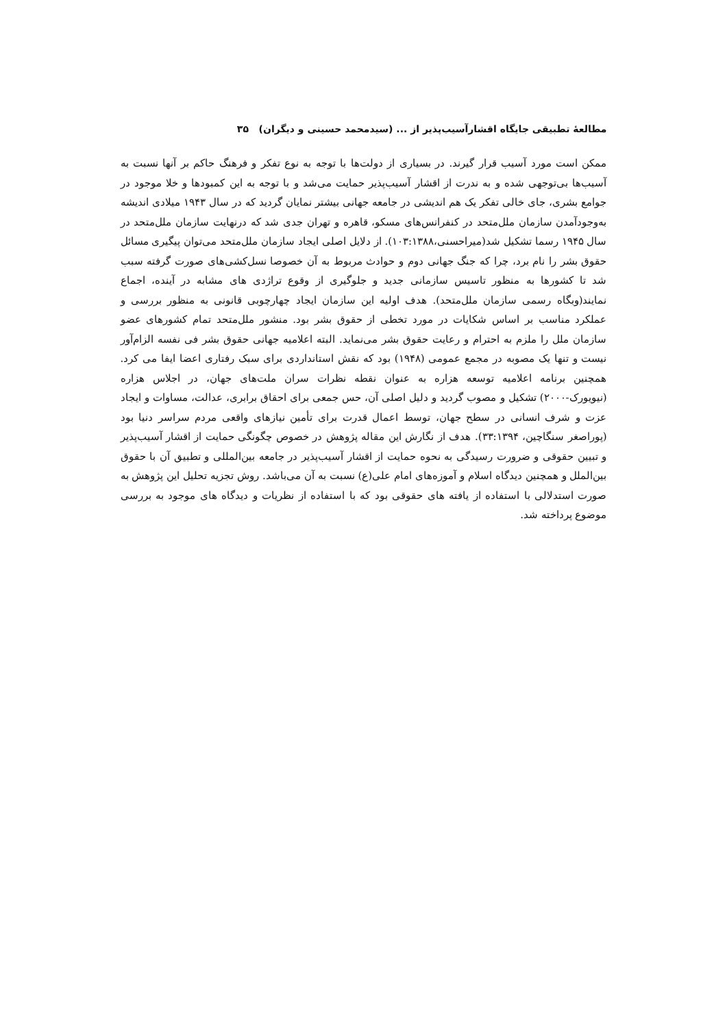مطالعهٔ تطبیقی جایگاه اقشارآسیب‌پذیر از ... (سیدمحمد حسینی و دیگران) ۳۵
ممکن است مورد آسیب قرار گیرند. در بسیاری از دولت‌ها با توجه به نوع تفکر و فرهنگ حاکم بر آنها نسبت به آسیب‌ها بی‌توجهی شده و به ندرت از اقشار آسیب‌پذیر حمایت می‌شد و با توجه به این کمبودها و خلا موجود در جوامع بشری، جای خالی تفکر یک هم اندیشی در جامعه جهانی بیشتر نمایان گردید که در سال ۱۹۴۳ میلادی اندیشه به‌وجودآمدن سازمان ملل‌متحد در کنفرانس‌های مسکو، قاهره و تهران جدی شد که درنهایت سازمان ملل‌متحد در سال ۱۹۴۵ رسما تشکیل شد(میراحسنی،۱۰۳:۱۳۸۸). از دلایل اصلی ایجاد سازمان ملل‌متحد می‌توان پیگیری مسائل حقوق بشر را نام برد، چرا که جنگ جهانی دوم و حوادث مربوط به آن خصوصا نسل‌کشی‌های صورت گرفته سبب شد تا کشورها به منظور تاسیس سازمانی جدید و جلوگیری از وقوع تراژدی های مشابه در آینده، اجماع نمایند(وبگاه رسمی سازمان ملل‌متحد). هدف اولیه این سازمان ایجاد چهارچوبی قانونی به منظور بررسی و عملکرد مناسب بر اساس شکایات در مورد تخطی از حقوق بشر بود. منشور ملل‌متحد تمام کشورهای عضو سازمان ملل را ملزم به احترام و رعایت حقوق بشر می‌نماید. البته اعلامیه جهانی حقوق بشر فی نفسه الزام‌آور نیست و تنها یک مصوبه در مجمع عمومی (۱۹۴۸) بود که نقش استانداردی برای سبک رفتاری اعضا ایفا می کرد. همچنین برنامه اعلامیه توسعه هزاره به عنوان نقطه نظرات سران ملت‌های جهان، در اجلاس هزاره (نیویورک-۲۰۰۰) تشکیل و مصوب گردید و دلیل اصلی آن، حس جمعی برای احقاق برابری، عدالت، مساوات و ایجاد عزت و شرف انسانی در سطح جهان، توسط اعمال قدرت برای تأمین نیازهای واقعی مردم سراسر دنیا بود (پوراصغر سنگاچین، ۳۳:۱۳۹۴). هدف از نگارش این مقاله پژوهش در خصوص چگونگی حمایت از اقشار آسیب‌پذیر و تبیین حقوقی و ضرورت رسیدگی به نحوه حمایت از اقشار آسیب‌پذیر در جامعه بین‌المللی و تطبیق آن با حقوق بین‌الملل و همچنین دیدگاه اسلام و آموزه‌های امام علی(ع) نسبت به آن می‌باشد. روش تجزیه تحلیل این پژوهش به صورت استدلالی با استفاده از یافته های حقوقی بود که با استفاده از نظریات و دیدگاه های موجود به بررسی موضوع پرداخته شد.